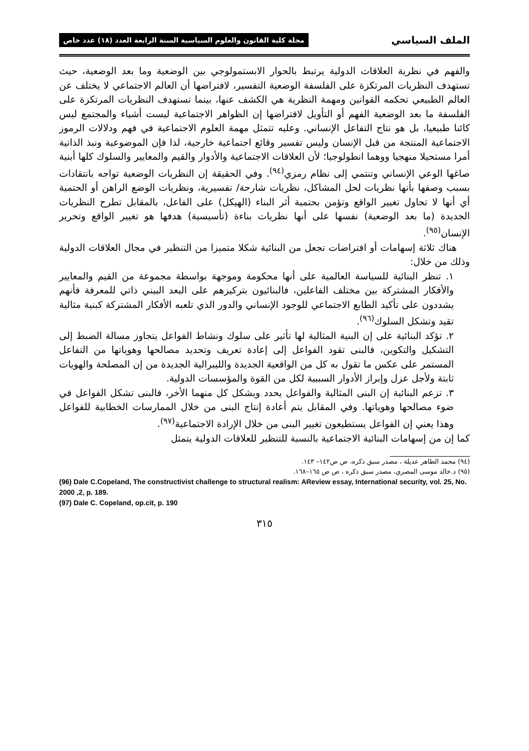الملف السياسي مجلة كلية القانون والعلوم السياسية السنة الرابعة العدد (١٨) عدد خاص
والفهم في نظرية العلاقات الدولية يرتبط بالحوار الابستمولوجي بين الوضعية وما بعد الوضعية، حيث تستهدف النظريات المرتكزة على الفلسفة الوضعية التفسير، لافتراضها أن العالم الاجتماعي لا يختلف عن العالم الطبيعي تحكمه القوانين ومهمة النظرية هي الكشف عنها، بينما تستهدف النظريات المرتكزة على الفلسفة ما بعد الوضعية الفهم أو التأويل لافتراضها إن الظواهر الاجتماعية ليست أشياء والمجتمع ليس كائنا طبيعيا، بل هو نتاج التفاعل الإنساني. وعليه تتمثل مهمة العلوم الاجتماعية في فهم ودلالات الرموز الاجتماعية المنتجة من قبل الإنسان وليس تفسير وقائع اجتماعية خارجية، لذا فإن الموضوعية ونبذ الذاتية أمرا مستحيلا منهجيا ووهما انطولوجيا؛ لأن العلاقات الاجتماعية والأدوار والقيم والمعايير والسلوك كلها أبنية صاغها الوعي الإنساني وتنتمي إلى نظام رمزي<sup>(٩٤)</sup>. وفي الحقيقة إن النظريات الوضعية تواجه بانتقادات بسبب وصفها بأنها نظريات لحل المشاكل، نظريات شارحة/ تفسيرية، ونظريات الوضع الراهن أو الحتمية أي أنها لا تحاول تغيير الواقع وتؤمن بحتمية أثر البناء (الهيكل) على الفاعل، بالمقابل تطرح النظريات الجديدة (ما بعد الوضعية) نفسها على أنها نظريات بناءة (تأسيسية) هدفها هو تغيير الواقع وتحرير الإنسان<sup>(٩٥)</sup>.
هناك ثلاثة إسهامات أو افتراضات تجعل من البنائية شكلا متميزا من التنظير في مجال العلاقات الدولية وذلك من خلال:
١. تنظر البنائية للسياسة العالمية على أنها محكومة وموجهة بواسطة مجموعة من القيم والمعايير والأفكار المشتركة بين مختلف الفاعلين، فالبنائيون بتركيزهم على البعد البيني ذاتي للمعرفة فأنهم يشددون على تأكيد الطابع الاجتماعي للوجود الإنساني والدور الذي تلعبه الأفكار المشتركة كبنية مثالية تقيد وتشكل السلوك<sup>(٩٦)</sup>.
٢. تؤكد البنائية على إن البنية المثالية لها تأثير على سلوك ونشاط الفواعل يتجاوز مسالة الضبط إلى التشكيل والتكوين، فالبنى تقود الفواعل إلى إعادة تعريف وتحديد مصالحها وهوياتها من التفاعل المستمر على عكس ما تقول به كل من الواقعية الجديدة والليبرالية الجديدة من إن المصلحة والهويات ثابتة ولأجل عزل وإبراز الأدوار السببية لكل من القوة والمؤسسات الدولية.
٣. تزعم البنائية إن البنى المثالية والفواعل يحدد ويشكل كل منهما الأخر، فالبنى تشكل الفواعل في ضوء مصالحها وهوياتها. وفي المقابل يتم أعادة إنتاج البنى من خلال الممارسات الخطابية للفواعل وهذا يعني إن الفواعل يستطيعون تغيير البنى من خلال الإرادة الاجتماعية<sup>(٩٧)</sup>.
كما إن من إسهامات البنائية الاجتماعية بالنسبة للتنظير للعلاقات الدولية يتمثل
(٩٤) محمد الطاهر عديلة ، مصدر سبق ذكره، ص ص١٤٢– ١٤٣.
(٩٥) د.خالد موسى المصري، مصدر سبق ذكره ، ص ص ١٦٥–١٦٨.
(96) Dale C.Copeland, The constructivist challenge to structural realism: AReview essay, International security, vol. 25, No. 2000 ,2, p. 189.
(97) Dale C. Copeland, op.cit, p. 190
٣١٥